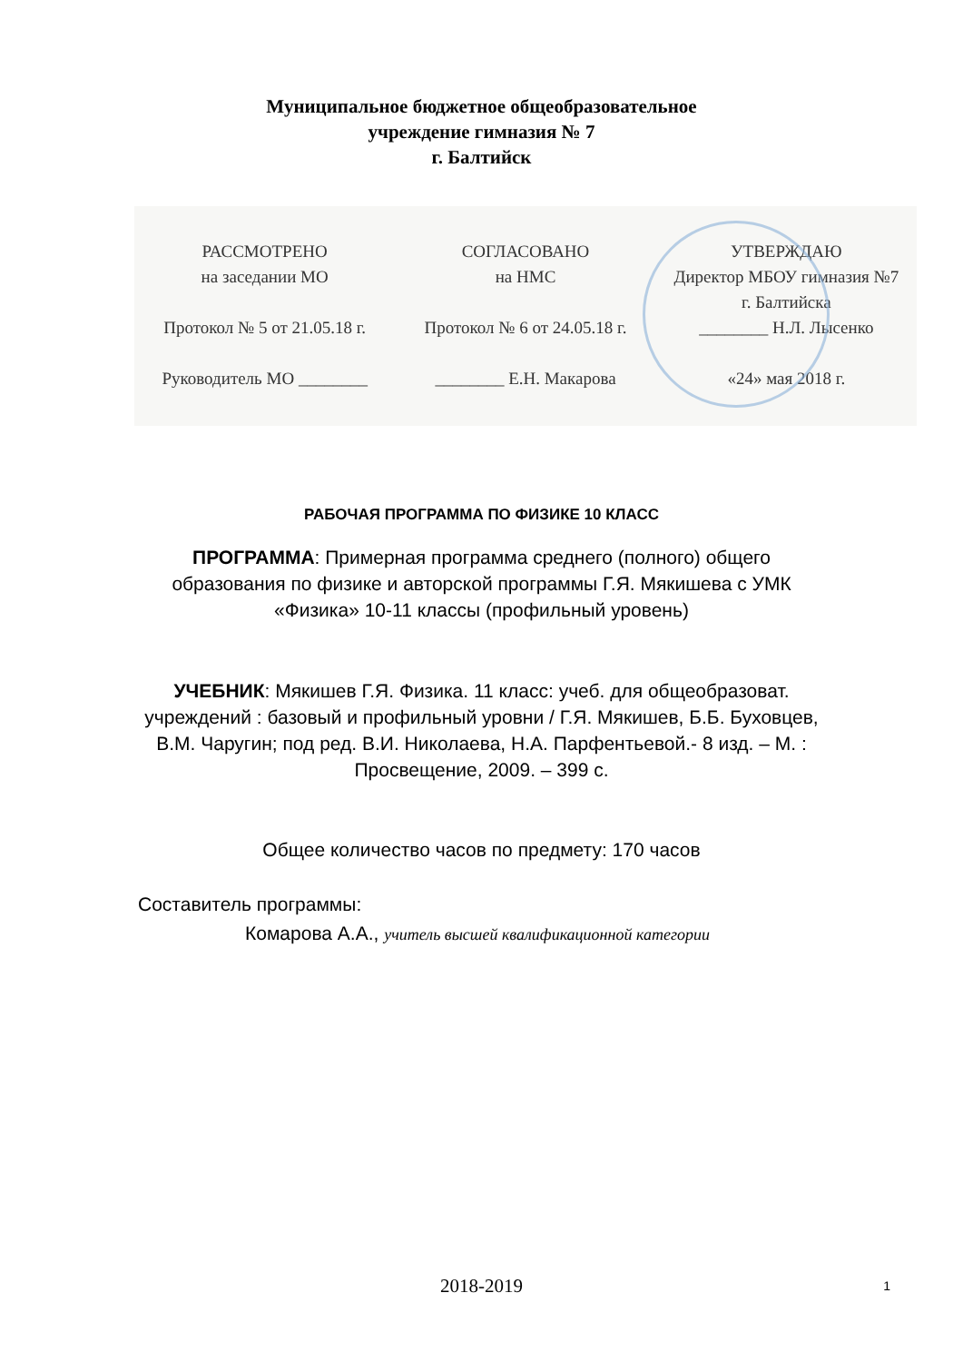Муниципальное бюджетное общеобразовательное
учреждение гимназия № 7
г. Балтийск
РАССМОТРЕНО
на заседании МО
Протокол № 5 от 21.05.18 г.
Руководитель МО ________
СОГЛАСОВАНО
на НМС
Протокол № 6 от 24.05.18 г.
________ Е.Н. Макарова
УТВЕРЖДАЮ
Директор МБОУ гимназия №7
г. Балтийска
________ Н.Л. Лысенко
«24» мая 2018 г.
РАБОЧАЯ ПРОГРАММА ПО ФИЗИКЕ 10 КЛАСС
ПРОГРАММА: Примерная программа среднего (полного) общего
образования по физике и авторской программы Г.Я. Мякишева с УМК
«Физика» 10-11 классы (профильный уровень)
УЧЕБНИК: Мякишев Г.Я. Физика. 11 класс: учеб. для общеобразоват.
учреждений : базовый и профильный уровни / Г.Я. Мякишев, Б.Б. Буховцев,
В.М. Чаругин; под ред. В.И. Николаева, Н.А. Парфентьевой.- 8 изд. – М. :
Просвещение, 2009. – 399 с.
Общее количество часов по предмету: 170 часов
Составитель программы:
Комарова А.А., учитель высшей квалификационной категории
2018-2019
1